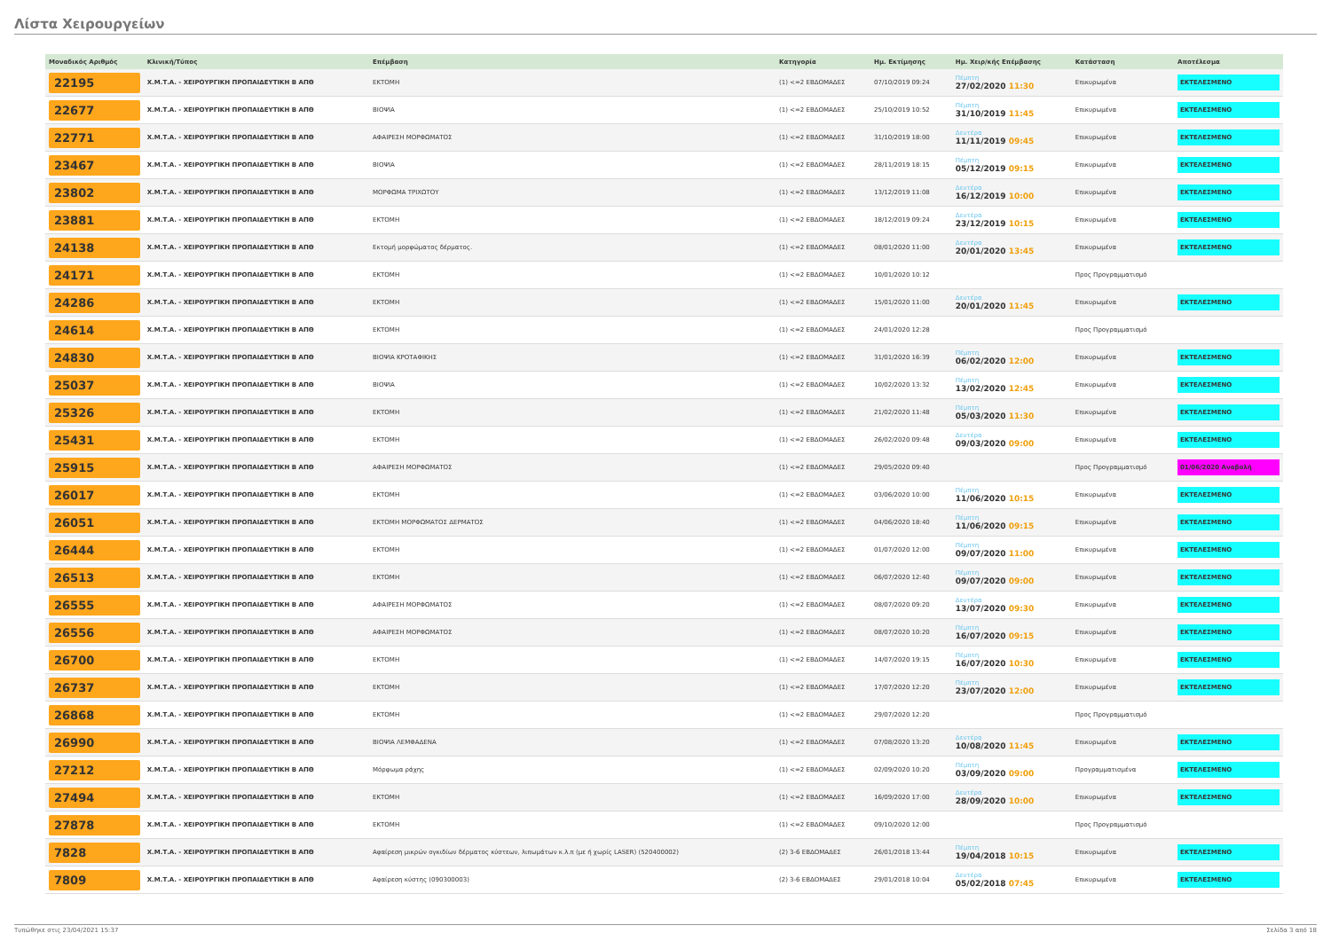Λίστα Χειρουργείων
| Μοναδικός Αριθμός | Κλινική/Τύπος | Επέμβαση | Κατηγορία | Ημ. Εκτίμησης | Ημ. Χειρ/κής Επέμβασης | Κατάσταση | Αποτέλεσμα |
| --- | --- | --- | --- | --- | --- | --- | --- |
| 22195 | Χ.Μ.Τ.Α. - ΧΕΙΡΟΥΡΓΙΚΗ ΠΡΟΠΑΙΔΕΥΤΙΚΗ Β ΑΠΘ | ΕΚΤΟΜΗ | (1) <=2 ΕΒΔΟΜΑΔΕΣ | 07/10/2019 09:24 | Πέμπτη 27/02/2020 11:30 | Επικυρωμένα | ΕΚΤΕΛΕΣΜΕΝΟ |
| 22677 | Χ.Μ.Τ.Α. - ΧΕΙΡΟΥΡΓΙΚΗ ΠΡΟΠΑΙΔΕΥΤΙΚΗ Β ΑΠΘ | ΒΙΟΨΙΑ | (1) <=2 ΕΒΔΟΜΑΔΕΣ | 25/10/2019 10:52 | Πέμπτη 31/10/2019 11:45 | Επικυρωμένα | ΕΚΤΕΛΕΣΜΕΝΟ |
| 22771 | Χ.Μ.Τ.Α. - ΧΕΙΡΟΥΡΓΙΚΗ ΠΡΟΠΑΙΔΕΥΤΙΚΗ Β ΑΠΘ | ΑΦΑΙΡΕΣΗ ΜΟΡΦΩΜΑΤΟΣ | (1) <=2 ΕΒΔΟΜΑΔΕΣ | 31/10/2019 18:00 | Δευτέρα 11/11/2019 09:45 | Επικυρωμένα | ΕΚΤΕΛΕΣΜΕΝΟ |
| 23467 | Χ.Μ.Τ.Α. - ΧΕΙΡΟΥΡΓΙΚΗ ΠΡΟΠΑΙΔΕΥΤΙΚΗ Β ΑΠΘ | ΒΙΟΨΙΑ | (1) <=2 ΕΒΔΟΜΑΔΕΣ | 28/11/2019 18:15 | Πέμπτη 05/12/2019 09:15 | Επικυρωμένα | ΕΚΤΕΛΕΣΜΕΝΟ |
| 23802 | Χ.Μ.Τ.Α. - ΧΕΙΡΟΥΡΓΙΚΗ ΠΡΟΠΑΙΔΕΥΤΙΚΗ Β ΑΠΘ | ΜΟΡΦΩΜΑ ΤΡΙΧΩΤΟΥ | (1) <=2 ΕΒΔΟΜΑΔΕΣ | 13/12/2019 11:08 | Δευτέρα 16/12/2019 10:00 | Επικυρωμένα | ΕΚΤΕΛΕΣΜΕΝΟ |
| 23881 | Χ.Μ.Τ.Α. - ΧΕΙΡΟΥΡΓΙΚΗ ΠΡΟΠΑΙΔΕΥΤΙΚΗ Β ΑΠΘ | ΕΚΤΟΜΗ | (1) <=2 ΕΒΔΟΜΑΔΕΣ | 18/12/2019 09:24 | Δευτέρα 23/12/2019 10:15 | Επικυρωμένα | ΕΚΤΕΛΕΣΜΕΝΟ |
| 24138 | Χ.Μ.Τ.Α. - ΧΕΙΡΟΥΡΓΙΚΗ ΠΡΟΠΑΙΔΕΥΤΙΚΗ Β ΑΠΘ | Εκτομή μορφώματος δέρματος. | (1) <=2 ΕΒΔΟΜΑΔΕΣ | 08/01/2020 11:00 | Δευτέρα 20/01/2020 13:45 | Επικυρωμένα | ΕΚΤΕΛΕΣΜΕΝΟ |
| 24171 | Χ.Μ.Τ.Α. - ΧΕΙΡΟΥΡΓΙΚΗ ΠΡΟΠΑΙΔΕΥΤΙΚΗ Β ΑΠΘ | ΕΚΤΟΜΗ | (1) <=2 ΕΒΔΟΜΑΔΕΣ | 10/01/2020 10:12 | | Προς Προγραμματισμό | |
| 24286 | Χ.Μ.Τ.Α. - ΧΕΙΡΟΥΡΓΙΚΗ ΠΡΟΠΑΙΔΕΥΤΙΚΗ Β ΑΠΘ | ΕΚΤΟΜΗ | (1) <=2 ΕΒΔΟΜΑΔΕΣ | 15/01/2020 11:00 | Δευτέρα 20/01/2020 11:45 | Επικυρωμένα | ΕΚΤΕΛΕΣΜΕΝΟ |
| 24614 | Χ.Μ.Τ.Α. - ΧΕΙΡΟΥΡΓΙΚΗ ΠΡΟΠΑΙΔΕΥΤΙΚΗ Β ΑΠΘ | ΕΚΤΟΜΗ | (1) <=2 ΕΒΔΟΜΑΔΕΣ | 24/01/2020 12:28 | | Προς Προγραμματισμό | |
| 24830 | Χ.Μ.Τ.Α. - ΧΕΙΡΟΥΡΓΙΚΗ ΠΡΟΠΑΙΔΕΥΤΙΚΗ Β ΑΠΘ | ΒΙΟΨΙΑ ΚΡΟΤΑΦΙΚΗΣ | (1) <=2 ΕΒΔΟΜΑΔΕΣ | 31/01/2020 16:39 | Πέμπτη 06/02/2020 12:00 | Επικυρωμένα | ΕΚΤΕΛΕΣΜΕΝΟ |
| 25037 | Χ.Μ.Τ.Α. - ΧΕΙΡΟΥΡΓΙΚΗ ΠΡΟΠΑΙΔΕΥΤΙΚΗ Β ΑΠΘ | ΒΙΟΨΙΑ | (1) <=2 ΕΒΔΟΜΑΔΕΣ | 10/02/2020 13:32 | Πέμπτη 13/02/2020 12:45 | Επικυρωμένα | ΕΚΤΕΛΕΣΜΕΝΟ |
| 25326 | Χ.Μ.Τ.Α. - ΧΕΙΡΟΥΡΓΙΚΗ ΠΡΟΠΑΙΔΕΥΤΙΚΗ Β ΑΠΘ | ΕΚΤΟΜΗ | (1) <=2 ΕΒΔΟΜΑΔΕΣ | 21/02/2020 11:48 | Πέμπτη 05/03/2020 11:30 | Επικυρωμένα | ΕΚΤΕΛΕΣΜΕΝΟ |
| 25431 | Χ.Μ.Τ.Α. - ΧΕΙΡΟΥΡΓΙΚΗ ΠΡΟΠΑΙΔΕΥΤΙΚΗ Β ΑΠΘ | ΕΚΤΟΜΗ | (1) <=2 ΕΒΔΟΜΑΔΕΣ | 26/02/2020 09:48 | Δευτέρα 09/03/2020 09:00 | Επικυρωμένα | ΕΚΤΕΛΕΣΜΕΝΟ |
| 25915 | Χ.Μ.Τ.Α. - ΧΕΙΡΟΥΡΓΙΚΗ ΠΡΟΠΑΙΔΕΥΤΙΚΗ Β ΑΠΘ | ΑΦΑΙΡΕΣΗ ΜΟΡΦΩΜΑΤΟΣ | (1) <=2 ΕΒΔΟΜΑΔΕΣ | 29/05/2020 09:40 | | Προς Προγραμματισμό | 01/06/2020 Αναβολή |
| 26017 | Χ.Μ.Τ.Α. - ΧΕΙΡΟΥΡΓΙΚΗ ΠΡΟΠΑΙΔΕΥΤΙΚΗ Β ΑΠΘ | ΕΚΤΟΜΗ | (1) <=2 ΕΒΔΟΜΑΔΕΣ | 03/06/2020 10:00 | Πέμπτη 11/06/2020 10:15 | Επικυρωμένα | ΕΚΤΕΛΕΣΜΕΝΟ |
| 26051 | Χ.Μ.Τ.Α. - ΧΕΙΡΟΥΡΓΙΚΗ ΠΡΟΠΑΙΔΕΥΤΙΚΗ Β ΑΠΘ | ΕΚΤΟΜΗ ΜΟΡΦΩΜΑΤΟΣ ΔΕΡΜΑΤΟΣ | (1) <=2 ΕΒΔΟΜΑΔΕΣ | 04/06/2020 18:40 | Πέμπτη 11/06/2020 09:15 | Επικυρωμένα | ΕΚΤΕΛΕΣΜΕΝΟ |
| 26444 | Χ.Μ.Τ.Α. - ΧΕΙΡΟΥΡΓΙΚΗ ΠΡΟΠΑΙΔΕΥΤΙΚΗ Β ΑΠΘ | ΕΚΤΟΜΗ | (1) <=2 ΕΒΔΟΜΑΔΕΣ | 01/07/2020 12:00 | Πέμπτη 09/07/2020 11:00 | Επικυρωμένα | ΕΚΤΕΛΕΣΜΕΝΟ |
| 26513 | Χ.Μ.Τ.Α. - ΧΕΙΡΟΥΡΓΙΚΗ ΠΡΟΠΑΙΔΕΥΤΙΚΗ Β ΑΠΘ | ΕΚΤΟΜΗ | (1) <=2 ΕΒΔΟΜΑΔΕΣ | 06/07/2020 12:40 | Πέμπτη 09/07/2020 09:00 | Επικυρωμένα | ΕΚΤΕΛΕΣΜΕΝΟ |
| 26555 | Χ.Μ.Τ.Α. - ΧΕΙΡΟΥΡΓΙΚΗ ΠΡΟΠΑΙΔΕΥΤΙΚΗ Β ΑΠΘ | ΑΦΑΙΡΕΣΗ ΜΟΡΦΩΜΑΤΟΣ | (1) <=2 ΕΒΔΟΜΑΔΕΣ | 08/07/2020 09:20 | Δευτέρα 13/07/2020 09:30 | Επικυρωμένα | ΕΚΤΕΛΕΣΜΕΝΟ |
| 26556 | Χ.Μ.Τ.Α. - ΧΕΙΡΟΥΡΓΙΚΗ ΠΡΟΠΑΙΔΕΥΤΙΚΗ Β ΑΠΘ | ΑΦΑΙΡΕΣΗ ΜΟΡΦΩΜΑΤΟΣ | (1) <=2 ΕΒΔΟΜΑΔΕΣ | 08/07/2020 10:20 | Πέμπτη 16/07/2020 09:15 | Επικυρωμένα | ΕΚΤΕΛΕΣΜΕΝΟ |
| 26700 | Χ.Μ.Τ.Α. - ΧΕΙΡΟΥΡΓΙΚΗ ΠΡΟΠΑΙΔΕΥΤΙΚΗ Β ΑΠΘ | ΕΚΤΟΜΗ | (1) <=2 ΕΒΔΟΜΑΔΕΣ | 14/07/2020 19:15 | Πέμπτη 16/07/2020 10:30 | Επικυρωμένα | ΕΚΤΕΛΕΣΜΕΝΟ |
| 26737 | Χ.Μ.Τ.Α. - ΧΕΙΡΟΥΡΓΙΚΗ ΠΡΟΠΑΙΔΕΥΤΙΚΗ Β ΑΠΘ | ΕΚΤΟΜΗ | (1) <=2 ΕΒΔΟΜΑΔΕΣ | 17/07/2020 12:20 | Πέμπτη 23/07/2020 12:00 | Επικυρωμένα | ΕΚΤΕΛΕΣΜΕΝΟ |
| 26868 | Χ.Μ.Τ.Α. - ΧΕΙΡΟΥΡΓΙΚΗ ΠΡΟΠΑΙΔΕΥΤΙΚΗ Β ΑΠΘ | ΕΚΤΟΜΗ | (1) <=2 ΕΒΔΟΜΑΔΕΣ | 29/07/2020 12:20 | | Προς Προγραμματισμό | |
| 26990 | Χ.Μ.Τ.Α. - ΧΕΙΡΟΥΡΓΙΚΗ ΠΡΟΠΑΙΔΕΥΤΙΚΗ Β ΑΠΘ | ΒΙΟΨΙΑ ΛΕΜΦΑΔΕΝΑ | (1) <=2 ΕΒΔΟΜΑΔΕΣ | 07/08/2020 13:20 | Δευτέρα 10/08/2020 11:45 | Επικυρωμένα | ΕΚΤΕΛΕΣΜΕΝΟ |
| 27212 | Χ.Μ.Τ.Α. - ΧΕΙΡΟΥΡΓΙΚΗ ΠΡΟΠΑΙΔΕΥΤΙΚΗ Β ΑΠΘ | Μόρφωμα ράχης | (1) <=2 ΕΒΔΟΜΑΔΕΣ | 02/09/2020 10:20 | Πέμπτη 03/09/2020 09:00 | Προγραμματισμένα | ΕΚΤΕΛΕΣΜΕΝΟ |
| 27494 | Χ.Μ.Τ.Α. - ΧΕΙΡΟΥΡΓΙΚΗ ΠΡΟΠΑΙΔΕΥΤΙΚΗ Β ΑΠΘ | ΕΚΤΟΜΗ | (1) <=2 ΕΒΔΟΜΑΔΕΣ | 16/09/2020 17:00 | Δευτέρα 28/09/2020 10:00 | Επικυρωμένα | ΕΚΤΕΛΕΣΜΕΝΟ |
| 27878 | Χ.Μ.Τ.Α. - ΧΕΙΡΟΥΡΓΙΚΗ ΠΡΟΠΑΙΔΕΥΤΙΚΗ Β ΑΠΘ | ΕΚΤΟΜΗ | (1) <=2 ΕΒΔΟΜΑΔΕΣ | 09/10/2020 12:00 | | Προς Προγραμματισμό | |
| 7828 | Χ.Μ.Τ.Α. - ΧΕΙΡΟΥΡΓΙΚΗ ΠΡΟΠΑΙΔΕΥΤΙΚΗ Β ΑΠΘ | Αφαίρεση μικρών ογκιδίων δέρματος κύστεων, λιπωμάτων κ.λ.π (με ή χωρίς LASER) (520400002) | (2) 3-6 ΕΒΔΟΜΑΔΕΣ | 26/01/2018 13:44 | Πέμπτη 19/04/2018 10:15 | Επικυρωμένα | ΕΚΤΕΛΕΣΜΕΝΟ |
| 7809 | Χ.Μ.Τ.Α. - ΧΕΙΡΟΥΡΓΙΚΗ ΠΡΟΠΑΙΔΕΥΤΙΚΗ Β ΑΠΘ | Αφαίρεση κύστης (090300003) | (2) 3-6 ΕΒΔΟΜΑΔΕΣ | 29/01/2018 10:04 | Δευτέρα 05/02/2018 07:45 | Επικυρωμένα | ΕΚΤΕΛΕΣΜΕΝΟ |
Τυπώθηκε στις 23/04/2021 15:37 Σελίδα 3 από 18